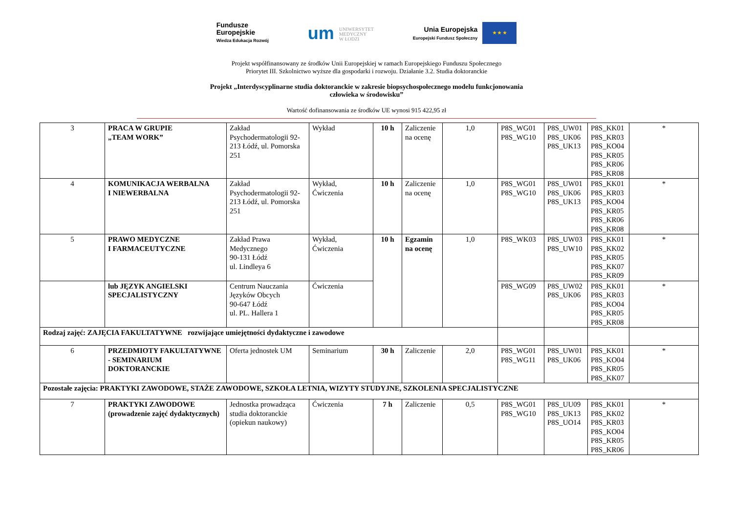Fundusze
Europejskie
Wiedza Edukacja Rozwój
um UNIWERSYTET
MEDYCZNY
W ŁODZI
Unia Europejska
Europejski Fundusz Społeczny
★ ★ ★
Projekt współfinansowany ze środków Unii Europejskiej w ramach Europejskiego Funduszu Społecznego
Priorytet III. Szkolnictwo wyższe dla gospodarki i rozwoju. Działanie 3.2. Studia doktoranckie
Projekt „Interdyscyplinarne studia doktoranckie w zakresie biopsychospołecznego modelu funkcjonowania
człowieka w środowisku”
Wartość dofinansowania ze środków UE wynosi 915 422,95 zł
| 3 | PRACA W GRUPIE „TEAM WORK” | Zakład Psychodermatologii 92-213 Łódź, ul. Pomorska 251 | Wykład | 10 h | Zaliczenie na ocenę | 1,0 | P8S_WG01 P8S_WG10 | P8S_UW01 P8S_UK06 P8S_UK13 | P8S_KK01 P8S_KR03 P8S_KO04 P8S_KR05 P8S_KR06 P8S_KR08 | * |
| 4 | KOMUNIKACJA WERBALNA I NIEWERBALNA | Zakład Psychodermatologii 92-213 Łódź, ul. Pomorska 251 | Wykład, Ćwiczenia | 10 h | Zaliczenie na ocenę | 1,0 | P8S_WG01 P8S_WG10 | P8S_UW01 P8S_UK06 P8S_UK13 | P8S_KK01 P8S_KR03 P8S_KO04 P8S_KR05 P8S_KR06 P8S_KR08 | * |
| 5 | PRAWO MEDYCZNE I FARMACEUTYCZNE | Zakład Prawa Medycznego 90-131 Łódź ul. Lindleya 6 | Wykład, Ćwiczenia | 10 h | Egzamin na ocenę | 1,0 | P8S_WK03 | P8S_UW03 P8S_UW10 | P8S_KK01 P8S_KK02 P8S_KR05 P8S_KK07 P8S_KR09 | * |
| | lub JĘZYK ANGIELSKI SPECJALISTYCZNY | Centrum Nauczania Języków Obcych 90-647 Łódź ul. PL. Hallera 1 | Ćwiczenia | | | | P8S_WG09 | P8S_UW02 P8S_UK06 | P8S_KK01 P8S_KR03 P8S_KO04 P8S_KR05 P8S_KR08 | * |
| Rodzaj zajęć: ZAJĘCIA FAKULTATYWNE rozwijające umiejętności dydaktyczne i zawodowe | | | | | | | | | | |
| 6 | PRZEDMIOTY FAKULTATYWNE - SEMINARIUM DOKTORANCKIE | Oferta jednostek UM | Seminarium | 30 h | Zaliczenie | 2,0 | P8S_WG01 P8S_WG11 | P8S_UW01 P8S_UK06 | P8S_KK01 P8S_KO04 P8S_KR05 P8S_KK07 | * |
| Pozostałe zajęcia: PRAKTYKI ZAWODOWE, STAŻE ZAWODOWE, SZKOŁA LETNIA, WIZYTY STUDYJNE, SZKOLENIA SPECJALISTYCZNE | | | | | | | | | | |
| 7 | PRAKTYKI ZAWODOWE (prowadzenie zajęć dydaktycznych) | Jednostka prowadząca studia doktoranckie (opiekun naukowy) | Ćwiczenia | 7 h | Zaliczenie | 0,5 | P8S_WG01 P8S_WG10 | P8S_UU09 P8S_UK13 P8S_UO14 | P8S_KK01 P8S_KK02 P8S_KR03 P8S_KO04 P8S_KR05 P8S_KR06 | * |